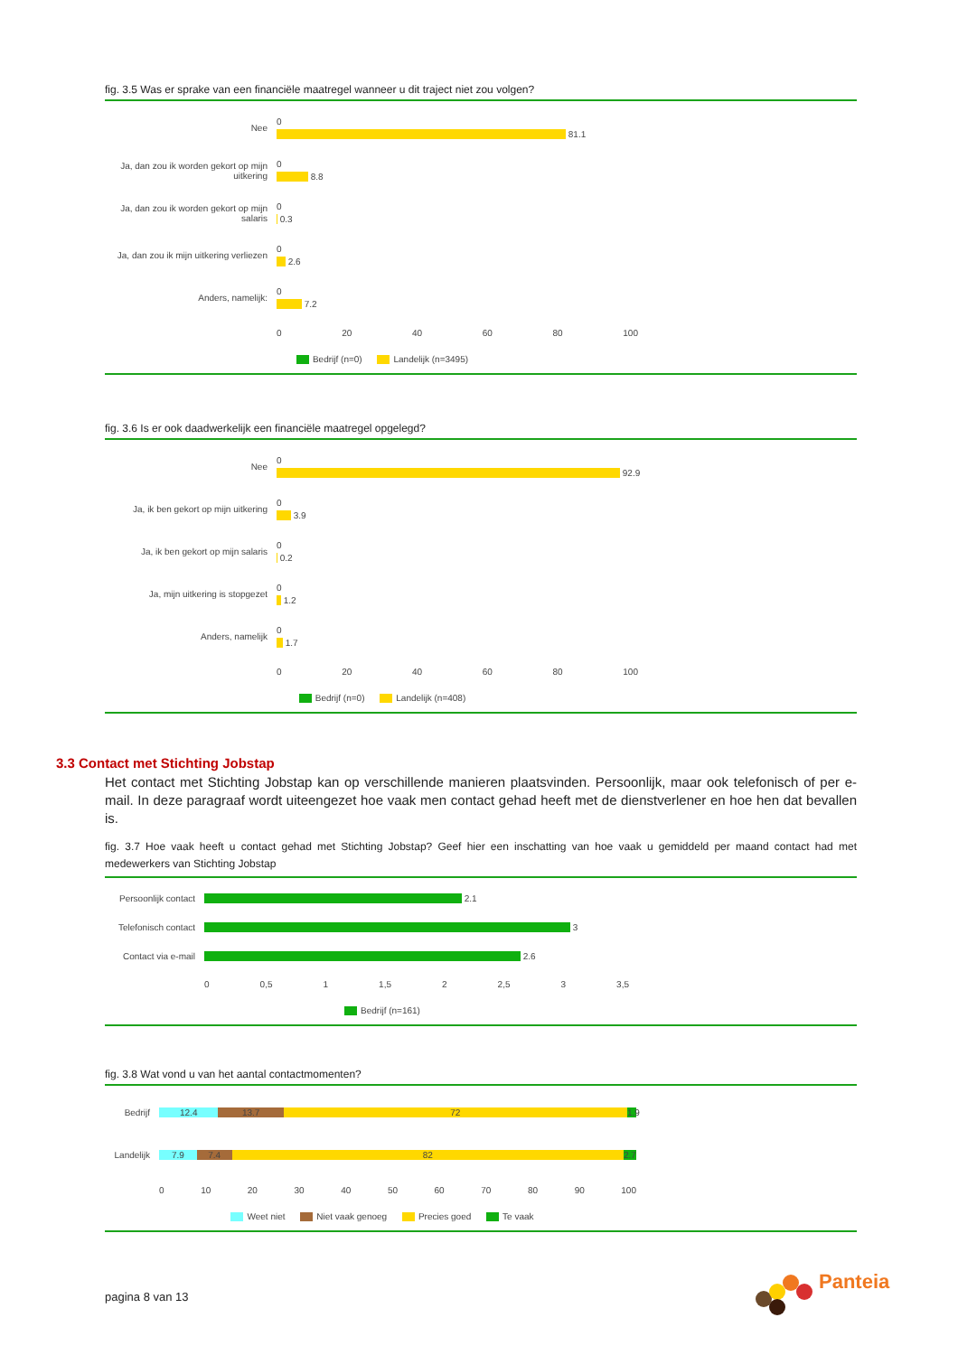fig. 3.5 Was er sprake van een financiële maatregel wanneer u dit traject niet zou volgen?
Nee
0
81.1
Ja, dan zou ik worden gekort op mijn uitkering
0
8.8
Ja, dan zou ik worden gekort op mijn salaris
0
0.3
Ja, dan zou ik mijn uitkering verliezen
0
2.6
Anders, namelijk:
0
7.2
0 20 40 60 80 100
Bedrijf (n=0) Landelijk (n=3495)
fig. 3.6 Is er ook daadwerkelijk een financiële maatregel opgelegd?
Nee
0
92.9
Ja, ik ben gekort op mijn uitkering
0
3.9
Ja, ik ben gekort op mijn salaris
0
0.2
Ja, mijn uitkering is stopgezet
0
1.2
Anders, namelijk
0
1.7
0 20 40 60 80 100
Bedrijf (n=0) Landelijk (n=408)
3.3 Contact met Stichting Jobstap
Het contact met Stichting Jobstap kan op verschillende manieren plaatsvinden. Persoonlijk, maar ook telefonisch of per e-mail. In deze paragraaf wordt uiteengezet hoe vaak men contact gehad heeft met de dienstverlener en hoe hen dat bevallen is.
fig. 3.7 Hoe vaak heeft u contact gehad met Stichting Jobstap? Geef hier een inschatting van hoe vaak u gemiddeld per maand contact had met medewerkers van Stichting Jobstap
Persoonlijk contact
2.1
Telefonisch contact
3
Contact via e-mail
2.6
0 0,5 1 1,5 2 2,5 3 3,5
Bedrijf (n=161)
fig. 3.8 Wat vond u van het aantal contactmomenten?
Bedrijf
12.4 13.7 72 1.9
Landelijk
7.9 7.4 82 2.7
0 10 20 30 40 50 60 70 80 90 100
Weet niet Niet vaak genoeg Precies goed Te vaak
pagina 8 van 13
Panteia